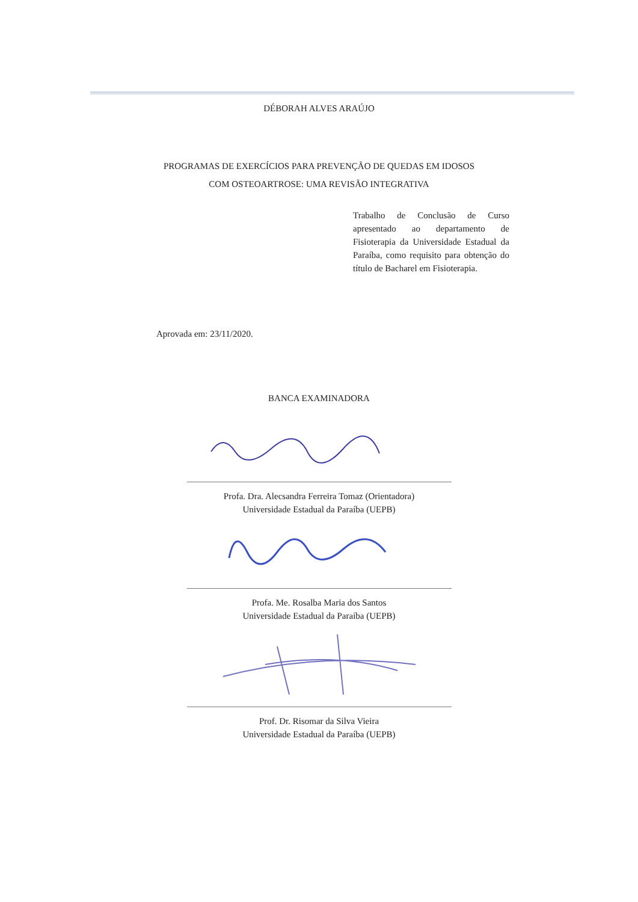DÉBORAH ALVES ARAÚJO
PROGRAMAS DE EXERCÍCIOS PARA PREVENÇÃO DE QUEDAS EM IDOSOS
COM OSTEOARTROSE: UMA REVISÃO INTEGRATIVA
Trabalho de Conclusão de Curso apresentado ao departamento de Fisioterapia da Universidade Estadual da Paraíba, como requisito para obtenção do título de Bacharel em Fisioterapia.
Aprovada em: 23/11/2020.
BANCA EXAMINADORA
Profa. Dra. Alecsandra Ferreira Tomaz (Orientadora)
Universidade Estadual da Paraíba (UEPB)
Profa. Me. Rosalba Maria dos Santos
Universidade Estadual da Paraíba (UEPB)
Prof. Dr. Risomar da Silva Vieira
Universidade Estadual da Paraíba (UEPB)